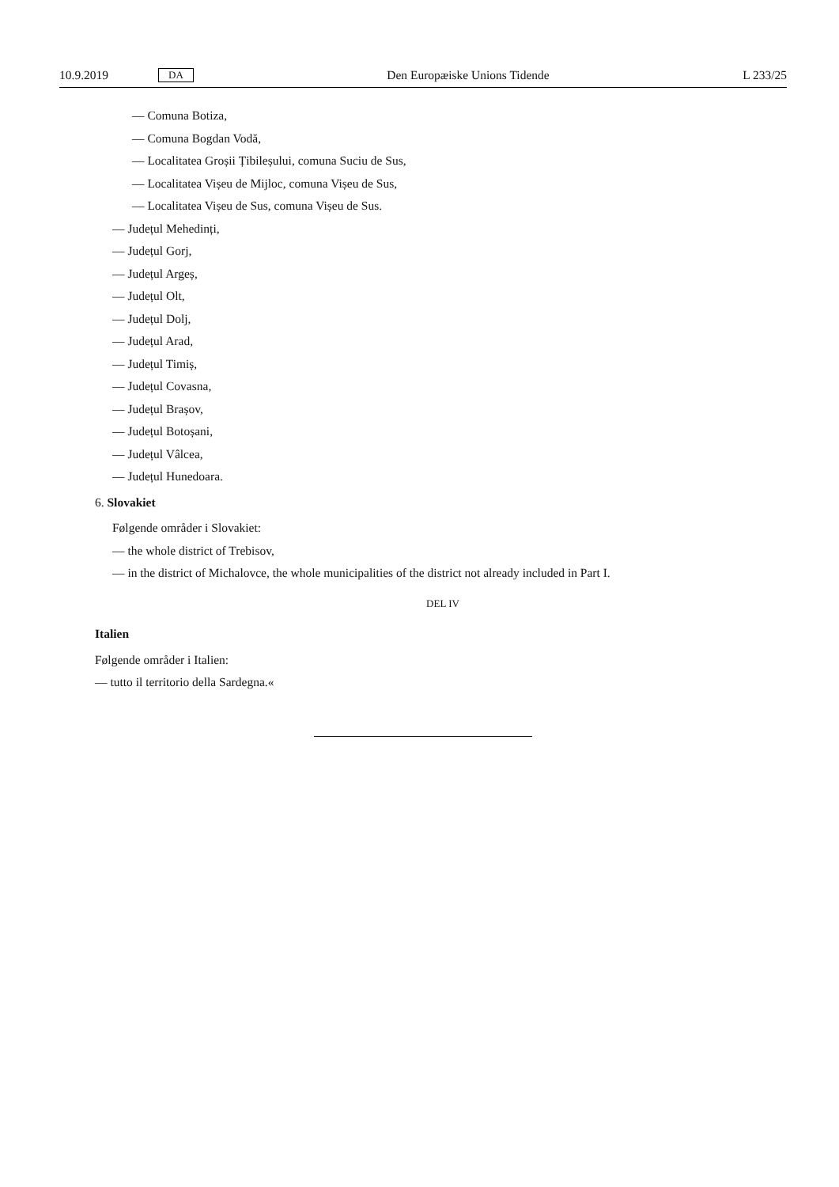10.9.2019 DA Den Europæiske Unions Tidende L 233/25
— Comuna Botiza,
— Comuna Bogdan Vodă,
— Localitatea Groșii Țibileșului, comuna Suciu de Sus,
— Localitatea Vișeu de Mijloc, comuna Vișeu de Sus,
— Localitatea Vișeu de Sus, comuna Vișeu de Sus.
— Județul Mehedinți,
— Județul Gorj,
— Județul Argeș,
— Județul Olt,
— Județul Dolj,
— Județul Arad,
— Județul Timiș,
— Județul Covasna,
— Județul Brașov,
— Județul Botoșani,
— Județul Vâlcea,
— Județul Hunedoara.
6. Slovakiet
Følgende områder i Slovakiet:
— the whole district of Trebisov,
— in the district of Michalovce, the whole municipalities of the district not already included in Part I.
DEL IV
Italien
Følgende områder i Italien:
— tutto il territorio della Sardegna.«